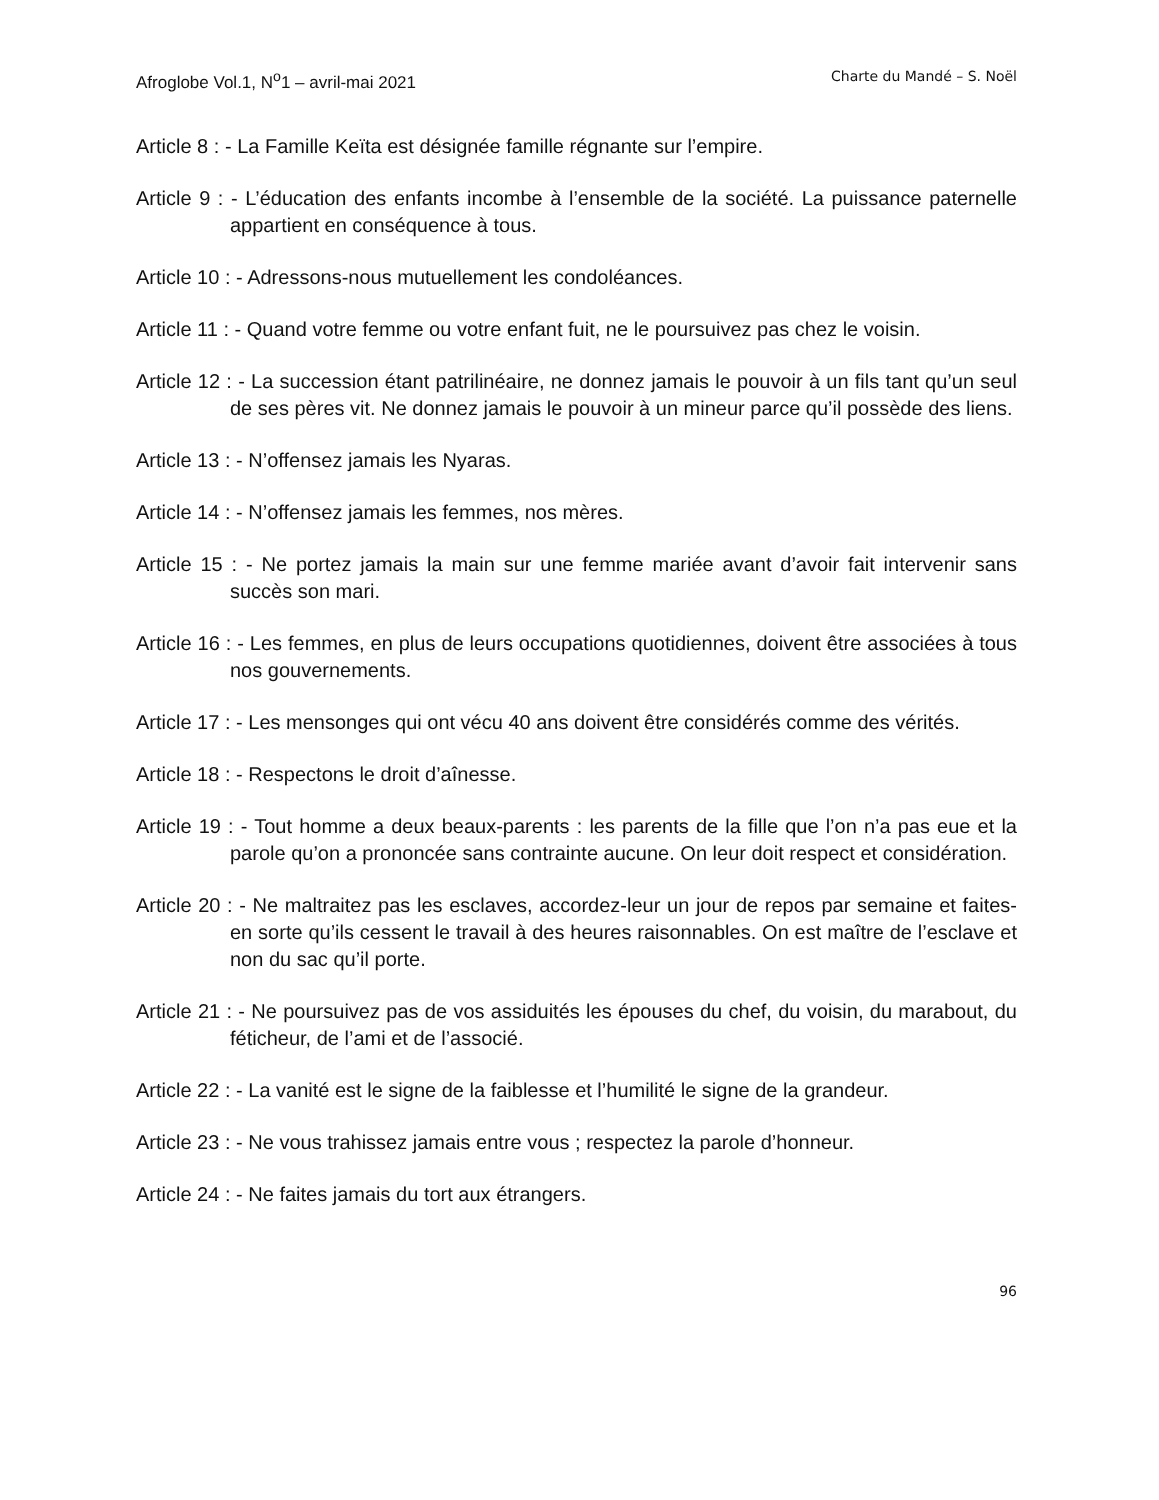Afroglobe Vol.1, N<sup>o</sup>1 – avril-mai 2021 Charte du Mandé – S. Noël
Article 8 : - La Famille Keïta est désignée famille régnante sur l’empire.
Article 9 : - L’éducation des enfants incombe à l’ensemble de la société. La puissance paternelle appartient en conséquence à tous.
Article 10 : - Adressons-nous mutuellement les condoléances.
Article 11 : - Quand votre femme ou votre enfant fuit, ne le poursuivez pas chez le voisin.
Article 12 : - La succession étant patrilinéaire, ne donnez jamais le pouvoir à un fils tant qu’un seul de ses pères vit. Ne donnez jamais le pouvoir à un mineur parce qu’il possède des liens.
Article 13 : - N’offensez jamais les Nyaras.
Article 14 : - N’offensez jamais les femmes, nos mères.
Article 15 : - Ne portez jamais la main sur une femme mariée avant d’avoir fait intervenir sans succès son mari.
Article 16 : - Les femmes, en plus de leurs occupations quotidiennes, doivent être associées à tous nos gouvernements.
Article 17 : - Les mensonges qui ont vécu 40 ans doivent être considérés comme des vérités.
Article 18 : - Respectons le droit d’aînesse.
Article 19 : - Tout homme a deux beaux-parents : les parents de la fille que l’on n’a pas eue et la parole qu’on a prononcée sans contrainte aucune. On leur doit respect et considération.
Article 20 : - Ne maltraitez pas les esclaves, accordez-leur un jour de repos par semaine et faites-en sorte qu’ils cessent le travail à des heures raisonnables. On est maître de l’esclave et non du sac qu’il porte.
Article 21 : - Ne poursuivez pas de vos assiduités les épouses du chef, du voisin, du marabout, du féticheur, de l’ami et de l’associé.
Article 22 : - La vanité est le signe de la faiblesse et l’humilité le signe de la grandeur.
Article 23 : - Ne vous trahissez jamais entre vous ; respectez la parole d’honneur.
Article 24 : - Ne faites jamais du tort aux étrangers.
96